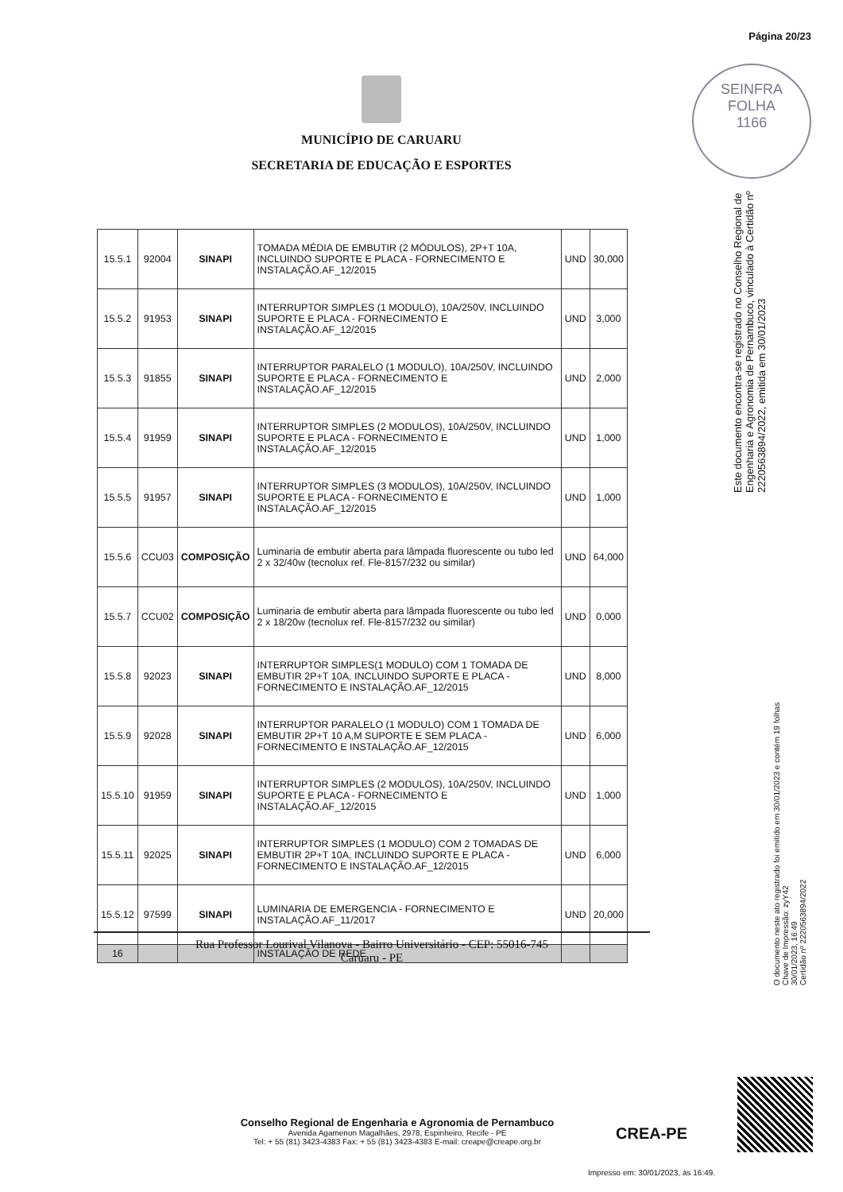Página 20/23
SEINFRA
FOLHA
1166
MUNICÍPIO DE CARUARU
SECRETARIA DE EDUCAÇÃO E ESPORTES
| 15.5.1 | 92004 | SINAPI | TOMADA MÉDIA DE EMBUTIR (2 MÓDULOS), 2P+T 10A, INCLUINDO SUPORTE E PLACA - FORNECIMENTO E INSTALAÇÃO.AF_12/2015 | UND | 30,000 |
| 15.5.2 | 91953 | SINAPI | INTERRUPTOR SIMPLES (1 MODULO), 10A/250V, INCLUINDO SUPORTE E PLACA - FORNECIMENTO E INSTALAÇÃO.AF_12/2015 | UND | 3,000 |
| 15.5.3 | 91855 | SINAPI | INTERRUPTOR PARALELO (1 MODULO), 10A/250V, INCLUINDO SUPORTE E PLACA - FORNECIMENTO E INSTALAÇÃO.AF_12/2015 | UND | 2,000 |
| 15.5.4 | 91959 | SINAPI | INTERRUPTOR SIMPLES (2 MODULOS), 10A/250V, INCLUINDO SUPORTE E PLACA - FORNECIMENTO E INSTALAÇÃO.AF_12/2015 | UND | 1,000 |
| 15.5.5 | 91957 | SINAPI | INTERRUPTOR SIMPLES (3 MODULOS), 10A/250V, INCLUINDO SUPORTE E PLACA - FORNECIMENTO E INSTALAÇÃO.AF_12/2015 | UND | 1,000 |
| 15.5.6 | CCU03 | COMPOSIÇÃO | Luminaria de embutir aberta para lâmpada fluorescente ou tubo led 2 x 32/40w (tecnolux ref. Fle-8157/232 ou similar) | UND | 64,000 |
| 15.5.7 | CCU02 | COMPOSIÇÃO | Luminaria de embutir aberta para lâmpada fluorescente ou tubo led 2 x 18/20w (tecnolux ref. Fle-8157/232 ou similar) | UND | 0,000 |
| 15.5.8 | 92023 | SINAPI | INTERRUPTOR SIMPLES(1 MODULO) COM 1 TOMADA DE EMBUTIR 2P+T 10A, INCLUINDO SUPORTE E PLACA - FORNECIMENTO E INSTALAÇÃO.AF_12/2015 | UND | 8,000 |
| 15.5.9 | 92028 | SINAPI | INTERRUPTOR PARALELO (1 MODULO) COM 1 TOMADA DE EMBUTIR 2P+T 10 A,M SUPORTE E SEM PLACA - FORNECIMENTO E INSTALAÇÃO.AF_12/2015 | UND | 6,000 |
| 15.5.10 | 91959 | SINAPI | INTERRUPTOR SIMPLES (2 MODULOS), 10A/250V, INCLUINDO SUPORTE E PLACA - FORNECIMENTO E INSTALAÇÃO.AF_12/2015 | UND | 1,000 |
| 15.5.11 | 92025 | SINAPI | INTERRUPTOR SIMPLES (1 MODULO) COM 2 TOMADAS DE EMBUTIR 2P+T 10A, INCLUINDO SUPORTE E PLACA - FORNECIMENTO E INSTALAÇÃO.AF_12/2015 | UND | 6,000 |
| 15.5.12 | 97599 | SINAPI | LUMINARIA DE EMERGENCIA - FORNECIMENTO E INSTALAÇÃO.AF_11/2017 | UND | 20,000 |
| 16 | | | INSTALAÇÃO DE REDE | | |
Rua Professor Lourival Vilanova - Bairro Universitário - CEP: 55016-745
Caruaru - PE
Este documento encontra-se registrado no Conselho Regional de Engenharia e Agronomia de Pernambuco, vinculado à Certidão nº 2220563894/2022, emitida em 30/01/2023
O documento neste ato registrado foi emitido em 30/01/2023 e contém 19 folhas
Chave de Impressão: zyY42
30/01/2023, 16:49
Certidão nº 2220563894/2022
Conselho Regional de Engenharia e Agronomia de Pernambuco
Avenida Agamenon Magalhães, 2978, Espinheiro, Recife - PE
Tel: + 55 (81) 3423-4383 Fax: + 55 (81) 3423-4383 E-mail: creape@creape.org.br
CREA-PE
Impresso em: 30/01/2023, às 16:49.